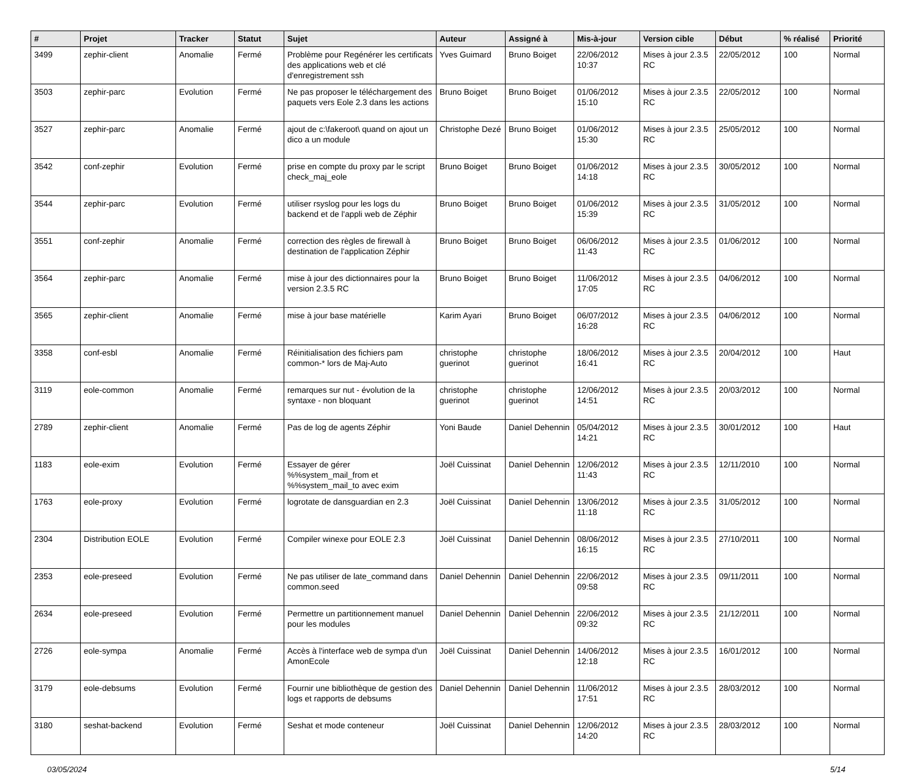| # | Projet | Tracker | Statut | Sujet | Auteur | Assigné à | Mis-à-jour | Version cible | Début | % réalisé | Priorité |
| --- | --- | --- | --- | --- | --- | --- | --- | --- | --- | --- | --- |
| 3499 | zephir-client | Anomalie | Fermé | Problème pour Regénérer les certificats des applications web et clé d'enregistrement ssh | Yves Guimard | Bruno Boiget | 22/06/2012 10:37 | Mises à jour 2.3.5 RC | 22/05/2012 | 100 | Normal |
| 3503 | zephir-parc | Evolution | Fermé | Ne pas proposer le téléchargement des paquets vers Eole 2.3 dans les actions | Bruno Boiget | Bruno Boiget | 01/06/2012 15:10 | Mises à jour 2.3.5 RC | 22/05/2012 | 100 | Normal |
| 3527 | zephir-parc | Anomalie | Fermé | ajout de c:\fakeroot\ quand on ajout un dico a un module | Christophe Dezé | Bruno Boiget | 01/06/2012 15:30 | Mises à jour 2.3.5 RC | 25/05/2012 | 100 | Normal |
| 3542 | conf-zephir | Evolution | Fermé | prise en compte du proxy par le script check_maj_eole | Bruno Boiget | Bruno Boiget | 01/06/2012 14:18 | Mises à jour 2.3.5 RC | 30/05/2012 | 100 | Normal |
| 3544 | zephir-parc | Evolution | Fermé | utiliser rsyslog pour les logs du backend et de l'appli web de Zéphir | Bruno Boiget | Bruno Boiget | 01/06/2012 15:39 | Mises à jour 2.3.5 RC | 31/05/2012 | 100 | Normal |
| 3551 | conf-zephir | Anomalie | Fermé | correction des règles de firewall à destination de l'application Zéphir | Bruno Boiget | Bruno Boiget | 06/06/2012 11:43 | Mises à jour 2.3.5 RC | 01/06/2012 | 100 | Normal |
| 3564 | zephir-parc | Anomalie | Fermé | mise à jour des dictionnaires pour la version 2.3.5 RC | Bruno Boiget | Bruno Boiget | 11/06/2012 17:05 | Mises à jour 2.3.5 RC | 04/06/2012 | 100 | Normal |
| 3565 | zephir-client | Anomalie | Fermé | mise à jour base matérielle | Karim Ayari | Bruno Boiget | 06/07/2012 16:28 | Mises à jour 2.3.5 RC | 04/06/2012 | 100 | Normal |
| 3358 | conf-esbl | Anomalie | Fermé | Réinitialisation des fichiers pam common-* lors de Maj-Auto | christophe guerinot | christophe guerinot | 18/06/2012 16:41 | Mises à jour 2.3.5 RC | 20/04/2012 | 100 | Haut |
| 3119 | eole-common | Anomalie | Fermé | remarques sur nut - évolution de la syntaxe - non bloquant | christophe guerinot | christophe guerinot | 12/06/2012 14:51 | Mises à jour 2.3.5 RC | 20/03/2012 | 100 | Normal |
| 2789 | zephir-client | Anomalie | Fermé | Pas de log de agents Zéphir | Yoni Baude | Daniel Dehennin | 05/04/2012 14:21 | Mises à jour 2.3.5 RC | 30/01/2012 | 100 | Haut |
| 1183 | eole-exim | Evolution | Fermé | Essayer de gérer %%system_mail_from et %%system_mail_to avec exim | Joël Cuissinat | Daniel Dehennin | 12/06/2012 11:43 | Mises à jour 2.3.5 RC | 12/11/2010 | 100 | Normal |
| 1763 | eole-proxy | Evolution | Fermé | logrotate de dansguardian en 2.3 | Joël Cuissinat | Daniel Dehennin | 13/06/2012 11:18 | Mises à jour 2.3.5 RC | 31/05/2012 | 100 | Normal |
| 2304 | Distribution EOLE | Evolution | Fermé | Compiler winexe pour EOLE 2.3 | Joël Cuissinat | Daniel Dehennin | 08/06/2012 16:15 | Mises à jour 2.3.5 RC | 27/10/2011 | 100 | Normal |
| 2353 | eole-preseed | Evolution | Fermé | Ne pas utiliser de late_command dans common.seed | Daniel Dehennin | Daniel Dehennin | 22/06/2012 09:58 | Mises à jour 2.3.5 RC | 09/11/2011 | 100 | Normal |
| 2634 | eole-preseed | Evolution | Fermé | Permettre un partitionnement manuel pour les modules | Daniel Dehennin | Daniel Dehennin | 22/06/2012 09:32 | Mises à jour 2.3.5 RC | 21/12/2011 | 100 | Normal |
| 2726 | eole-sympa | Anomalie | Fermé | Accès à l'interface web de sympa d'un AmonEcole | Joël Cuissinat | Daniel Dehennin | 14/06/2012 12:18 | Mises à jour 2.3.5 RC | 16/01/2012 | 100 | Normal |
| 3179 | eole-debsums | Evolution | Fermé | Fournir une bibliothèque de gestion des logs et rapports de debsums | Daniel Dehennin | Daniel Dehennin | 11/06/2012 17:51 | Mises à jour 2.3.5 RC | 28/03/2012 | 100 | Normal |
| 3180 | seshat-backend | Evolution | Fermé | Seshat et mode conteneur | Joël Cuissinat | Daniel Dehennin | 12/06/2012 14:20 | Mises à jour 2.3.5 RC | 28/03/2012 | 100 | Normal |
03/05/2024 5/14